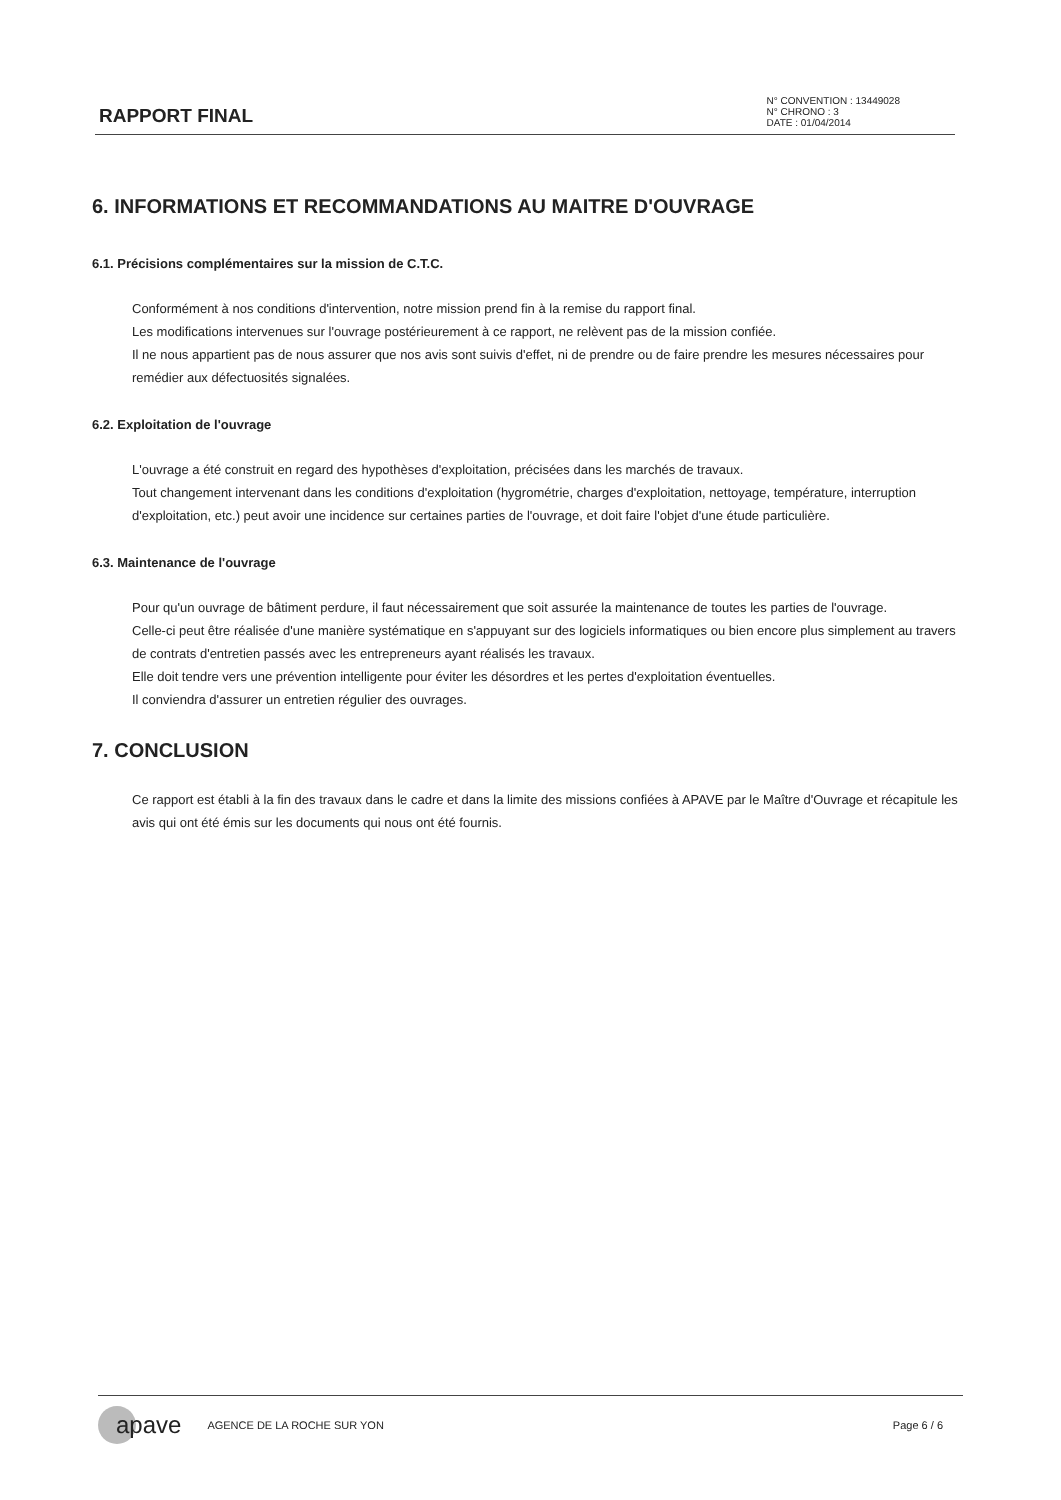RAPPORT FINAL
N° CONVENTION : 13449028
N° CHRONO : 3
DATE : 01/04/2014
6. INFORMATIONS ET RECOMMANDATIONS AU MAITRE D'OUVRAGE
6.1. Précisions complémentaires sur la mission de C.T.C.
Conformément à nos conditions d'intervention, notre mission prend fin à la remise du rapport final.
Les modifications intervenues sur l'ouvrage postérieurement à ce rapport, ne relèvent pas de la mission confiée.
Il ne nous appartient pas de nous assurer que nos avis sont suivis d'effet, ni de prendre ou de faire prendre les mesures nécessaires pour remédier aux défectuosités signalées.
6.2. Exploitation de l'ouvrage
L'ouvrage a été construit en regard des hypothèses d'exploitation, précisées dans les marchés de travaux.
Tout changement intervenant dans les conditions d'exploitation (hygrométrie, charges d'exploitation, nettoyage, température, interruption d'exploitation, etc.) peut avoir une incidence sur certaines parties de l'ouvrage, et doit faire l'objet d'une étude particulière.
6.3. Maintenance de l'ouvrage
Pour qu'un ouvrage de bâtiment perdure, il faut nécessairement que soit assurée la maintenance de toutes les parties de l'ouvrage.
Celle-ci peut être réalisée d'une manière systématique en s'appuyant sur des logiciels informatiques ou bien encore plus simplement au travers de contrats d'entretien passés avec les entrepreneurs ayant réalisés les travaux.
Elle doit tendre vers une prévention intelligente pour éviter les désordres et les pertes d'exploitation éventuelles.
Il conviendra d'assurer un entretien régulier des ouvrages.
7. CONCLUSION
Ce rapport est établi à la fin des travaux dans le cadre et dans la limite des missions confiées à APAVE par le Maître d'Ouvrage et récapitule les avis qui ont été émis sur les documents qui nous ont été fournis.
apave AGENCE DE LA ROCHE SUR YON Page 6 / 6